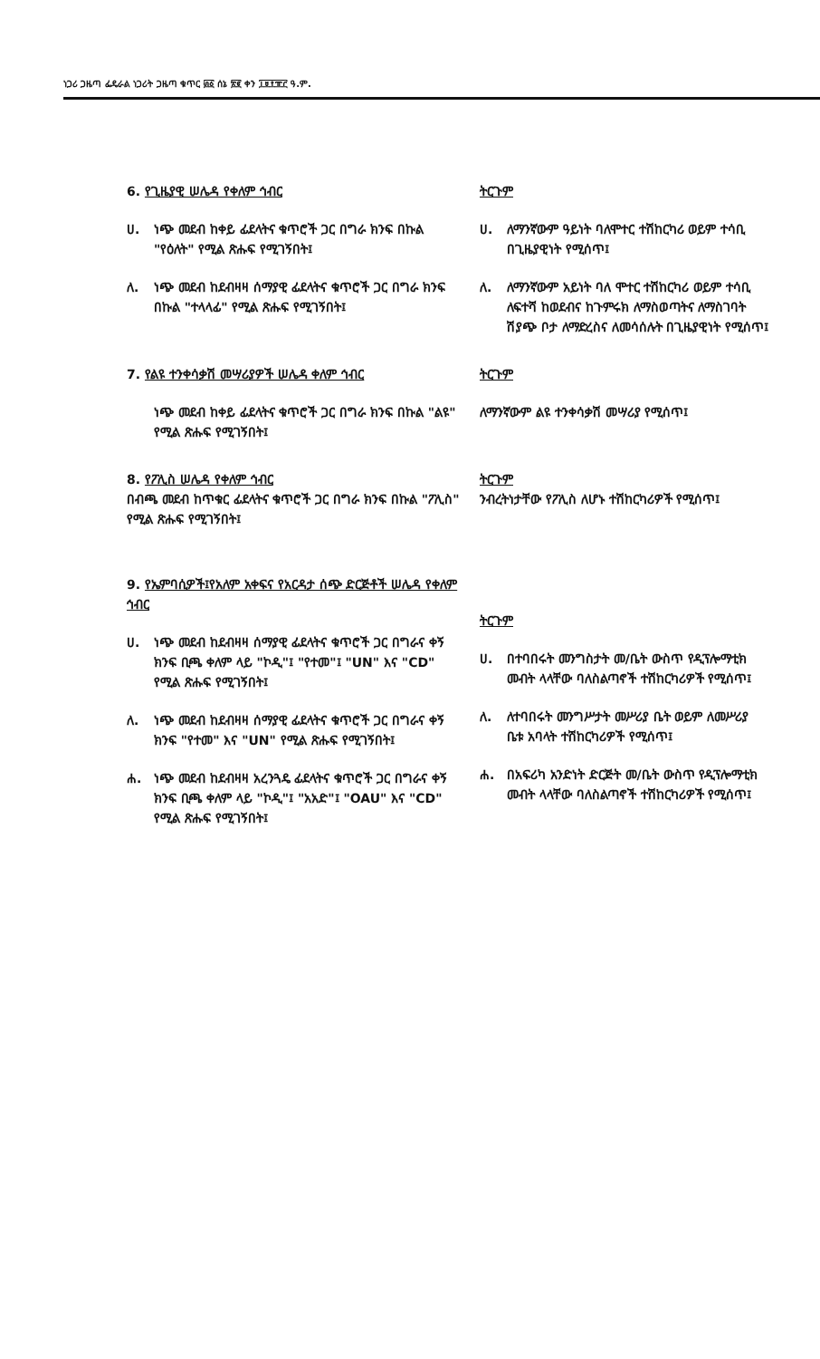ነጋሪ ጋዜጣ ፌዴራል ነጋሪት ጋዜጣ ቁጥር ፴፩ ሰኔ ፳፪ ቀን ፲፱፻፹፫ ዓ.ም.
6. የጊዜያዊ ሠሌዳ የቀለም ኅብር
ሀ. ነጭ መደብ ከቀይ ፊደላትና ቁጥሮች ጋር በግራ ክንፍ በኩል "የዕለት" የሚል ጽሑፍ የሚገኝበት፤
ለ. ነጭ መደብ ከደብዛዛ ሰማያዊ ፊደላትና ቁጥሮች ጋር በግራ ክንፍ በኩል "ተላላፊ" የሚል ጽሑፍ የሚገኝበት፤
ትርጉም
ሀ. ለማንኛውም ዓይነት ባለሞተር ተሽከርካሪ ወይም ተሳቢ በጊዜያዊነት የሚሰጥ፤
ለ. ለማንኛውም አይነት ባለ ሞተር ተሽከርካሪ ወይም ተሳቢ ለፍተሻ ከወደብና ከጉምሩክ ለማስወጣትና ለማስገባት ሽያጭ ቦታ ለማድረስና ለመሳሰሉት በጊዜያዊነት የሚሰጥ፤
7. የልዩ ተንቀሳቃሽ መሣሪያዎች ሠሌዳ ቀለም ኅብር
ነጭ መደብ ከቀይ ፊደላትና ቁጥሮች ጋር በግራ ክንፍ በኩል "ልዩ" የሚል ጽሑፍ የሚገኝበት፤
ትርጉም
ለማንኛውም ልዩ ተንቀሳቃሽ መሣሪያ የሚሰጥ፤
8. የፖሊስ ሠሌዳ የቀለም ኅብር
በብጫ መደብ ከጥቁር ፊደላትና ቁጥሮች ጋር በግራ ክንፍ በኩል "ፖሊስ" የሚል ጽሑፍ የሚገኝበት፤
ትርጉም
ንብረትነታቸው የፖሊስ ለሆኑ ተሽከርካሪዎች የሚሰጥ፤
9. የኤምባሲዎች፤የአለም አቀፍና የአርዳታ ሰጭ ድርጅቶች ሠሌዳ የቀለም ኅብር
ሀ. ነጭ መደብ ከደብዛዛ ሰማያዊ ፊደላትና ቁጥሮች ጋር በግራና ቀኝ ክንፍ ቢጫ ቀለም ላይ "ኮዲ"፤ "የተመ"፤ "UN" እና "CD" የሚል ጽሑፍ የሚገኝበት፤
ለ. ነጭ መደብ ከደብዛዛ ሰማያዊ ፊደላትና ቁጥሮች ጋር በግራና ቀኝ ክንፍ "የተመ" እና "UN" የሚል ጽሑፍ የሚገኝበት፤
ሐ. ነጭ መደብ ከደብዛዛ አረንጓዴ ፊደላትና ቁጥሮች ጋር በግራና ቀኝ ክንፍ ቢጫ ቀለም ላይ "ኮዲ"፤ "አአድ"፤ "OAU" እና "CD" የሚል ጽሑፍ የሚገኝበት፤
ትርጉም
ሀ. በተባበሩት መንግስታት መ/ቤት ውስጥ የዲፕሎማቲክ መብት ላላቸው ባለስልጣኖች ተሽከርካሪዎች የሚሰጥ፤
ለ. ለተባበሩት መንግሥታት መሥሪያ ቤት ወይም ለመሥሪያ ቤቱ አባላት ተሽከርካሪዎች የሚሰጥ፤
ሐ. በአፍሪካ አንድነት ድርጅት መ/ቤት ውስጥ የዲፕሎማቲክ መብት ላላቸው ባለስልጣኖች ተሽከርካሪዎች የሚሰጥ፤